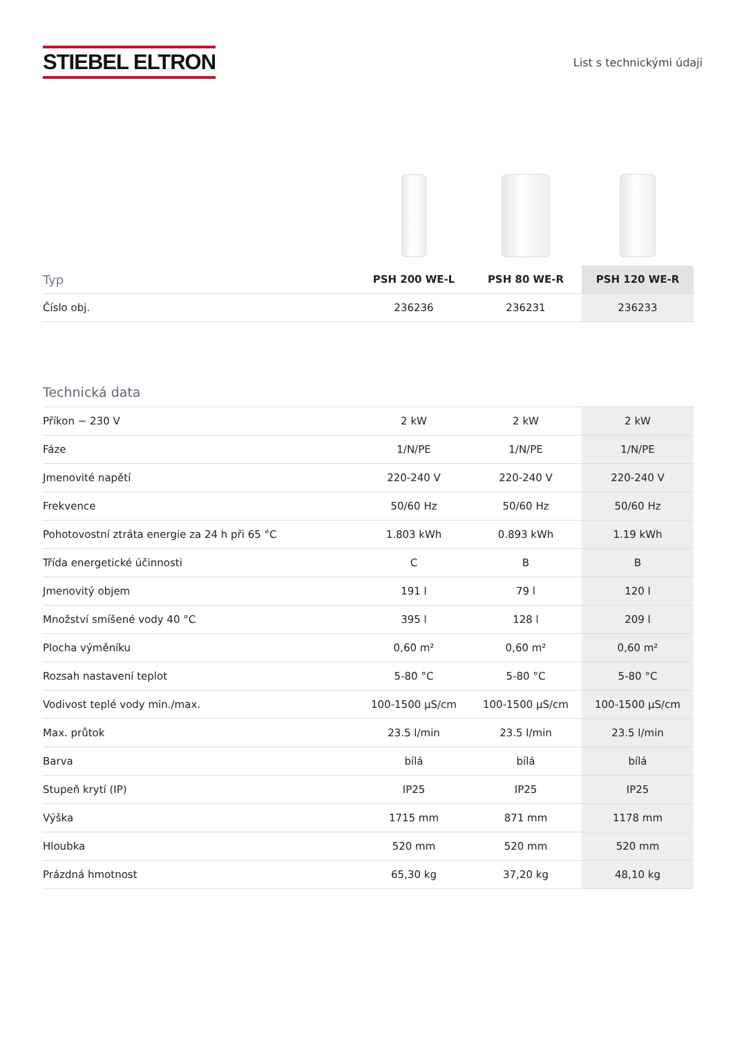STIEBEL ELTRON
List s technickými údaji
| Typ | PSH 200 WE-L | PSH 80 WE-R | PSH 120 WE-R |
| --- | --- | --- | --- |
| Číslo obj. | 236236 | 236231 | 236233 |
Technická data
| Příkon ~ 230 V | 2 kW | 2 kW | 2 kW |
| Fáze | 1/N/PE | 1/N/PE | 1/N/PE |
| Jmenovité napětí | 220-240 V | 220-240 V | 220-240 V |
| Frekvence | 50/60 Hz | 50/60 Hz | 50/60 Hz |
| Pohotovostní ztráta energie za 24 h při 65 °C | 1.803 kWh | 0.893 kWh | 1.19 kWh |
| Třída energetické účinnosti | C | B | B |
| Jmenovitý objem | 191 l | 79 l | 120 l |
| Množství smíšené vody 40 °C | 395 l | 128 l | 209 l |
| Plocha výměníku | 0,60 m² | 0,60 m² | 0,60 m² |
| Rozsah nastavení teplot | 5-80 °C | 5-80 °C | 5-80 °C |
| Vodivost teplé vody min./max. | 100-1500 μS/cm | 100-1500 μS/cm | 100-1500 μS/cm |
| Max. průtok | 23.5 l/min | 23.5 l/min | 23.5 l/min |
| Barva | bílá | bílá | bílá |
| Stupeň krytí (IP) | IP25 | IP25 | IP25 |
| Výška | 1715 mm | 871 mm | 1178 mm |
| Hloubka | 520 mm | 520 mm | 520 mm |
| Prázdná hmotnost | 65,30 kg | 37,20 kg | 48,10 kg |